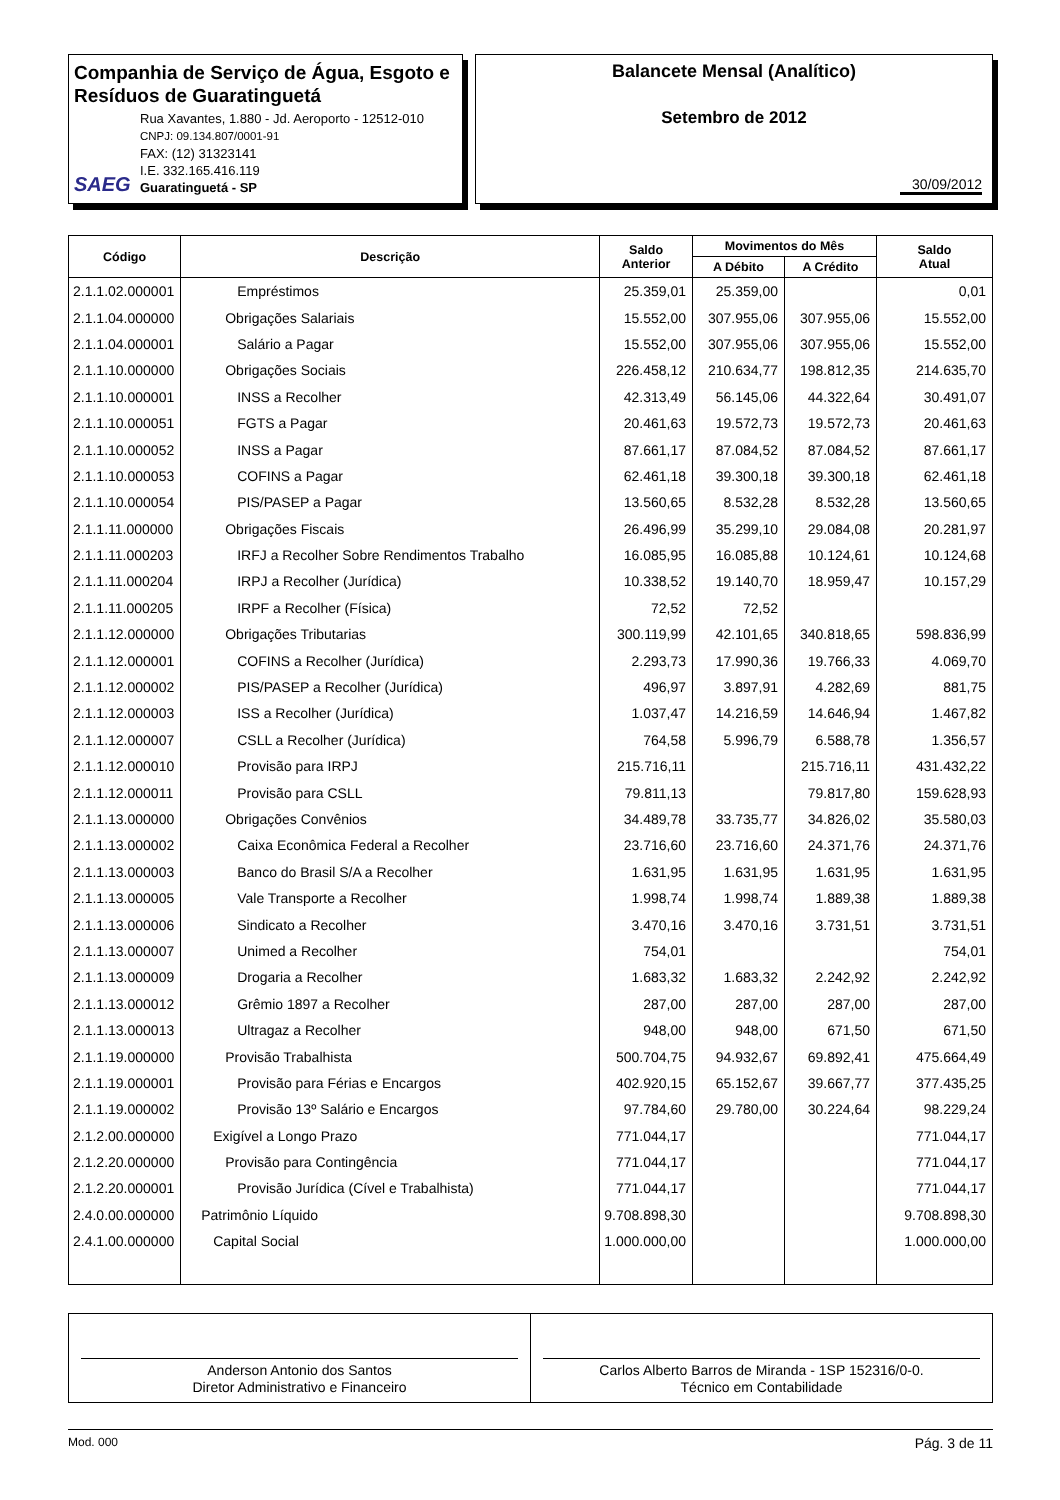Companhia de Serviço de Água, Esgoto e Resíduos de Guaratinguetá
SAEG
Rua Xavantes, 1.880 - Jd. Aeroporto - 12512-010
CNPJ: 09.134.807/0001-91
FAX: (12) 31323141
I.E. 332.165.416.119
Guaratinguetá - SP
Balancete Mensal (Analítico)
Setembro de 2012
30/09/2012
| Código | Descrição | Saldo Anterior | Movimentos do Mês | | Saldo Atual |
| --- | --- | --- | --- | --- | --- |
| | | | A Débito | A Crédito | |
| 2.1.1.02.000001 | Empréstimos | 25.359,01 | 25.359,00 | | 0,01 |
| 2.1.1.04.000000 | Obrigações Salariais | 15.552,00 | 307.955,06 | 307.955,06 | 15.552,00 |
| 2.1.1.04.000001 | Salário a Pagar | 15.552,00 | 307.955,06 | 307.955,06 | 15.552,00 |
| 2.1.1.10.000000 | Obrigações Sociais | 226.458,12 | 210.634,77 | 198.812,35 | 214.635,70 |
| 2.1.1.10.000001 | INSS a Recolher | 42.313,49 | 56.145,06 | 44.322,64 | 30.491,07 |
| 2.1.1.10.000051 | FGTS a Pagar | 20.461,63 | 19.572,73 | 19.572,73 | 20.461,63 |
| 2.1.1.10.000052 | INSS a Pagar | 87.661,17 | 87.084,52 | 87.084,52 | 87.661,17 |
| 2.1.1.10.000053 | COFINS a Pagar | 62.461,18 | 39.300,18 | 39.300,18 | 62.461,18 |
| 2.1.1.10.000054 | PIS/PASEP a Pagar | 13.560,65 | 8.532,28 | 8.532,28 | 13.560,65 |
| 2.1.1.11.000000 | Obrigações Fiscais | 26.496,99 | 35.299,10 | 29.084,08 | 20.281,97 |
| 2.1.1.11.000203 | IRFJ a Recolher Sobre Rendimentos Trabalho | 16.085,95 | 16.085,88 | 10.124,61 | 10.124,68 |
| 2.1.1.11.000204 | IRPJ a Recolher (Jurídica) | 10.338,52 | 19.140,70 | 18.959,47 | 10.157,29 |
| 2.1.1.11.000205 | IRPF a Recolher (Física) | 72,52 | 72,52 | | |
| 2.1.1.12.000000 | Obrigações Tributarias | 300.119,99 | 42.101,65 | 340.818,65 | 598.836,99 |
| 2.1.1.12.000001 | COFINS a Recolher (Jurídica) | 2.293,73 | 17.990,36 | 19.766,33 | 4.069,70 |
| 2.1.1.12.000002 | PIS/PASEP a Recolher (Jurídica) | 496,97 | 3.897,91 | 4.282,69 | 881,75 |
| 2.1.1.12.000003 | ISS a Recolher (Jurídica) | 1.037,47 | 14.216,59 | 14.646,94 | 1.467,82 |
| 2.1.1.12.000007 | CSLL a Recolher (Jurídica) | 764,58 | 5.996,79 | 6.588,78 | 1.356,57 |
| 2.1.1.12.000010 | Provisão para IRPJ | 215.716,11 | | 215.716,11 | 431.432,22 |
| 2.1.1.12.000011 | Provisão para CSLL | 79.811,13 | | 79.817,80 | 159.628,93 |
| 2.1.1.13.000000 | Obrigações Convênios | 34.489,78 | 33.735,77 | 34.826,02 | 35.580,03 |
| 2.1.1.13.000002 | Caixa Econômica Federal a Recolher | 23.716,60 | 23.716,60 | 24.371,76 | 24.371,76 |
| 2.1.1.13.000003 | Banco do Brasil S/A a Recolher | 1.631,95 | 1.631,95 | 1.631,95 | 1.631,95 |
| 2.1.1.13.000005 | Vale Transporte a Recolher | 1.998,74 | 1.998,74 | 1.889,38 | 1.889,38 |
| 2.1.1.13.000006 | Sindicato a Recolher | 3.470,16 | 3.470,16 | 3.731,51 | 3.731,51 |
| 2.1.1.13.000007 | Unimed a Recolher | 754,01 | | | 754,01 |
| 2.1.1.13.000009 | Drogaria a Recolher | 1.683,32 | 1.683,32 | 2.242,92 | 2.242,92 |
| 2.1.1.13.000012 | Grêmio 1897 a Recolher | 287,00 | 287,00 | 287,00 | 287,00 |
| 2.1.1.13.000013 | Ultragaz a Recolher | 948,00 | 948,00 | 671,50 | 671,50 |
| 2.1.1.19.000000 | Provisão Trabalhista | 500.704,75 | 94.932,67 | 69.892,41 | 475.664,49 |
| 2.1.1.19.000001 | Provisão para Férias e Encargos | 402.920,15 | 65.152,67 | 39.667,77 | 377.435,25 |
| 2.1.1.19.000002 | Provisão 13º Salário e Encargos | 97.784,60 | 29.780,00 | 30.224,64 | 98.229,24 |
| 2.1.2.00.000000 | Exigível a Longo Prazo | 771.044,17 | | | 771.044,17 |
| 2.1.2.20.000000 | Provisão para Contingência | 771.044,17 | | | 771.044,17 |
| 2.1.2.20.000001 | Provisão Jurídica (Cível e Trabalhista) | 771.044,17 | | | 771.044,17 |
| 2.4.0.00.000000 | Patrimônio Líquido | 9.708.898,30 | | | 9.708.898,30 |
| 2.4.1.00.000000 | Capital Social | 1.000.000,00 | | | 1.000.000,00 |
Anderson Antonio dos Santos
Diretor Administrativo e Financeiro
Carlos Alberto Barros de Miranda - 1SP 152316/0-0.
Técnico em Contabilidade
Mod. 000 Pág. 3 de 11